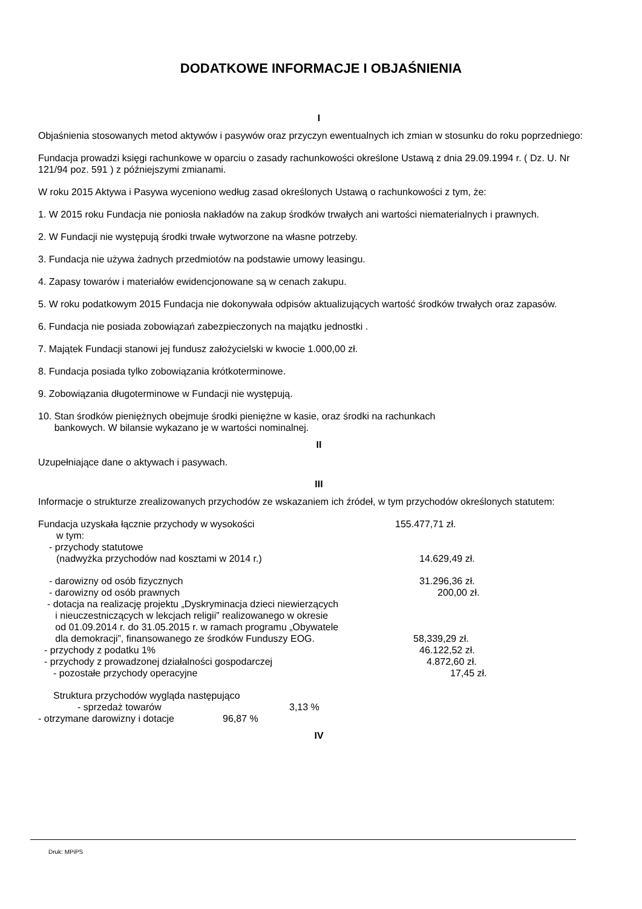DODATKOWE INFORMACJE I OBJAŚNIENIA
I
Objaśnienia stosowanych metod aktywów i pasywów oraz przyczyn ewentualnych ich zmian w stosunku do roku poprzedniego:
Fundacja prowadzi księgi rachunkowe w oparciu o zasady rachunkowości określone Ustawą z dnia 29.09.1994 r. ( Dz. U. Nr 121/94 poz. 591 ) z późniejszymi zmianami.
W roku 2015 Aktywa i Pasywa wyceniono według zasad określonych Ustawą o rachunkowości z tym, że:
1. W 2015 roku Fundacja nie poniosła nakładów na zakup środków trwałych ani wartości niematerialnych i prawnych.
2. W Fundacji nie występują środki trwałe wytworzone na własne potrzeby.
3. Fundacja nie używa żadnych przedmiotów na podstawie umowy leasingu.
4. Zapasy towarów i materiałów ewidencjonowane są w cenach zakupu.
5. W roku podatkowym 2015 Fundacja nie dokonywała odpisów aktualizujących wartość środków trwałych oraz zapasów.
6. Fundacja nie posiada zobowiązań zabezpieczonych na majątku jednostki .
7. Majątek Fundacji stanowi jej fundusz założycielski w kwocie 1.000,00 zł.
8. Fundacja posiada tylko zobowiązania krótkoterminowe.
9. Zobowiązania długoterminowe w Fundacji nie występują.
10. Stan środków pieniężnych obejmuje środki pieniężne w kasie, oraz środki na rachunkach
bankowych. W bilansie wykazano je w wartości nominalnej.
II
Uzupełniające dane o aktywach i pasywach.
III
Informacje o strukturze zrealizowanych przychodów ze wskazaniem ich źródeł, w tym przychodów określonych statutem:
Fundacja uzyskała łącznie przychody w wysokości 155.477,71 zł.
w tym:
- przychody statutowe
(nadwyżka przychodów nad kosztami w 2014 r.) 14.629,49 zł.
- darowizny od osób fizycznych 31.296,36 zł.
- darowizny od osób prawnych 200,00 zł.
- dotacja na realizację projektu „Dyskryminacja dzieci niewierzących
i nieuczestniczących w lekcjach religii” realizowanego w okresie
od 01.09.2014 r. do 31.05.2015 r. w ramach programu „Obywatele
dla demokracji”, finansowanego ze środków Funduszy EOG.
58,339,29 zł.
- przychody z podatku 1% 46.122,52 zł.
- przychody z prowadzonej działalności gospodarczej 4.872,60 zł.
- pozostałe przychody operacyjne 17,45 zł.
Struktura przychodów wygląda następująco
- sprzedaż towarów 3,13 %
- otrzymane darowizny i dotacje 96,87 %
IV
Druk: MPiPS